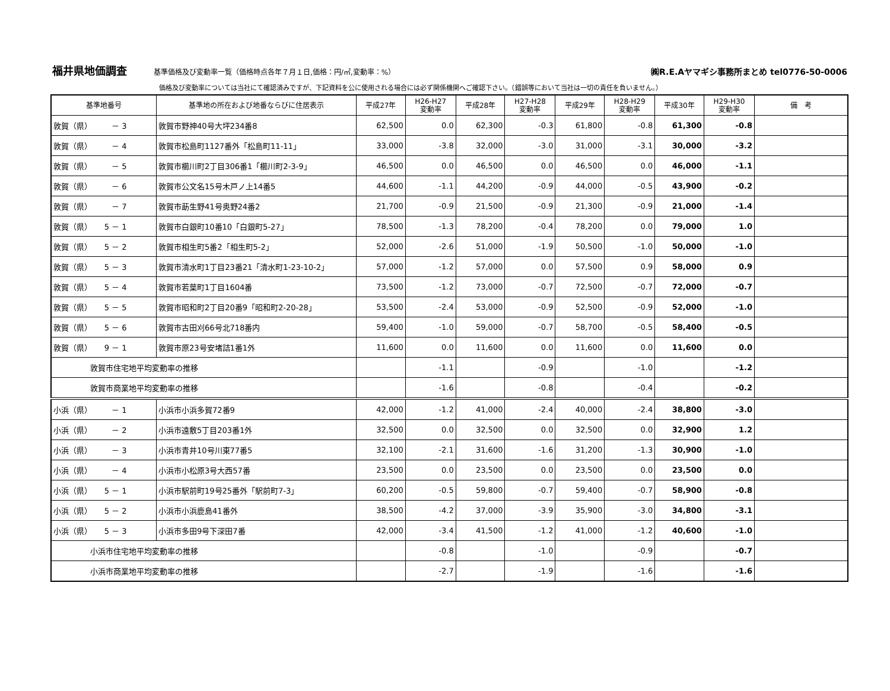福井県地価調査 基準価格及び変動率一覧（価格時点各年７月１日,価格：円/㎡,変動率：%） ㈱R.E.Aヤマギシ事務所まとめ tel0776-50-0006
価格及び変動率については当社にて確認済みですが、下記資料を公に使用される場合には必ず関係機関へご確認下さい。（錯誤等において当社は一切の責任を負いません。）
| 基準地番号 | 基準地の所在および地番ならびに住居表示 | 平成27年 | H26-H27 変動率 | 平成28年 | H27-H28 変動率 | 平成29年 | H28-H29 変動率 | 平成30年 | H29-H30 変動率 | 備 考 |
| --- | --- | --- | --- | --- | --- | --- | --- | --- | --- | --- |
| 敦賀（県） － 3 | 敦賀市野神40号大坪234番8 | 62,500 | 0.0 | 62,300 | -0.3 | 61,800 | -0.8 | 61,300 | -0.8 | |
| 敦賀（県） － 4 | 敦賀市松島町1127番外「松島町11-11」 | 33,000 | -3.8 | 32,000 | -3.0 | 31,000 | -3.1 | 30,000 | -3.2 | |
| 敦賀（県） － 5 | 敦賀市櫛川町2丁目306番1「櫛川町2-3-9」 | 46,500 | 0.0 | 46,500 | 0.0 | 46,500 | 0.0 | 46,000 | -1.1 | |
| 敦賀（県） － 6 | 敦賀市公文名15号木戸ノ上14番5 | 44,600 | -1.1 | 44,200 | -0.9 | 44,000 | -0.5 | 43,900 | -0.2 | |
| 敦賀（県） － 7 | 敦賀市莇生野41号奥野24番2 | 21,700 | -0.9 | 21,500 | -0.9 | 21,300 | -0.9 | 21,000 | -1.4 | |
| 敦賀（県） 5 － 1 | 敦賀市白銀町10番10「白銀町5-27」 | 78,500 | -1.3 | 78,200 | -0.4 | 78,200 | 0.0 | 79,000 | 1.0 | |
| 敦賀（県） 5 － 2 | 敦賀市相生町5番2「相生町5-2」 | 52,000 | -2.6 | 51,000 | -1.9 | 50,500 | -1.0 | 50,000 | -1.0 | |
| 敦賀（県） 5 － 3 | 敦賀市清水町1丁目23番21「清水町1-23-10-2」 | 57,000 | -1.2 | 57,000 | 0.0 | 57,500 | 0.9 | 58,000 | 0.9 | |
| 敦賀（県） 5 － 4 | 敦賀市若葉町1丁目1604番 | 73,500 | -1.2 | 73,000 | -0.7 | 72,500 | -0.7 | 72,000 | -0.7 | |
| 敦賀（県） 5 － 5 | 敦賀市昭和町2丁目20番9「昭和町2-20-28」 | 53,500 | -2.4 | 53,000 | -0.9 | 52,500 | -0.9 | 52,000 | -1.0 | |
| 敦賀（県） 5 － 6 | 敦賀市古田刈66号北718番内 | 59,400 | -1.0 | 59,000 | -0.7 | 58,700 | -0.5 | 58,400 | -0.5 | |
| 敦賀（県） 9 － 1 | 敦賀市原23号安堵詰1番1外 | 11,600 | 0.0 | 11,600 | 0.0 | 11,600 | 0.0 | 11,600 | 0.0 | |
| 敦賀市住宅地平均変動率の推移 | | | -1.1 | | -0.9 | | -1.0 | | -1.2 | |
| 敦賀市商業地平均変動率の推移 | | | -1.6 | | -0.8 | | -0.4 | | -0.2 | |
| 小浜（県） － 1 | 小浜市小浜多賀72番9 | 42,000 | -1.2 | 41,000 | -2.4 | 40,000 | -2.4 | 38,800 | -3.0 | |
| 小浜（県） － 2 | 小浜市遠敷5丁目203番1外 | 32,500 | 0.0 | 32,500 | 0.0 | 32,500 | 0.0 | 32,900 | 1.2 | |
| 小浜（県） － 3 | 小浜市青井10号川東77番5 | 32,100 | -2.1 | 31,600 | -1.6 | 31,200 | -1.3 | 30,900 | -1.0 | |
| 小浜（県） － 4 | 小浜市小松原3号大西57番 | 23,500 | 0.0 | 23,500 | 0.0 | 23,500 | 0.0 | 23,500 | 0.0 | |
| 小浜（県） 5 － 1 | 小浜市駅前町19号25番外「駅前町7-3」 | 60,200 | -0.5 | 59,800 | -0.7 | 59,400 | -0.7 | 58,900 | -0.8 | |
| 小浜（県） 5 － 2 | 小浜市小浜鹿島41番外 | 38,500 | -4.2 | 37,000 | -3.9 | 35,900 | -3.0 | 34,800 | -3.1 | |
| 小浜（県） 5 － 3 | 小浜市多田9号下深田7番 | 42,000 | -3.4 | 41,500 | -1.2 | 41,000 | -1.2 | 40,600 | -1.0 | |
| 小浜市住宅地平均変動率の推移 | | | -0.8 | | -1.0 | | -0.9 | | -0.7 | |
| 小浜市商業地平均変動率の推移 | | | -2.7 | | -1.9 | | -1.6 | | -1.6 | |